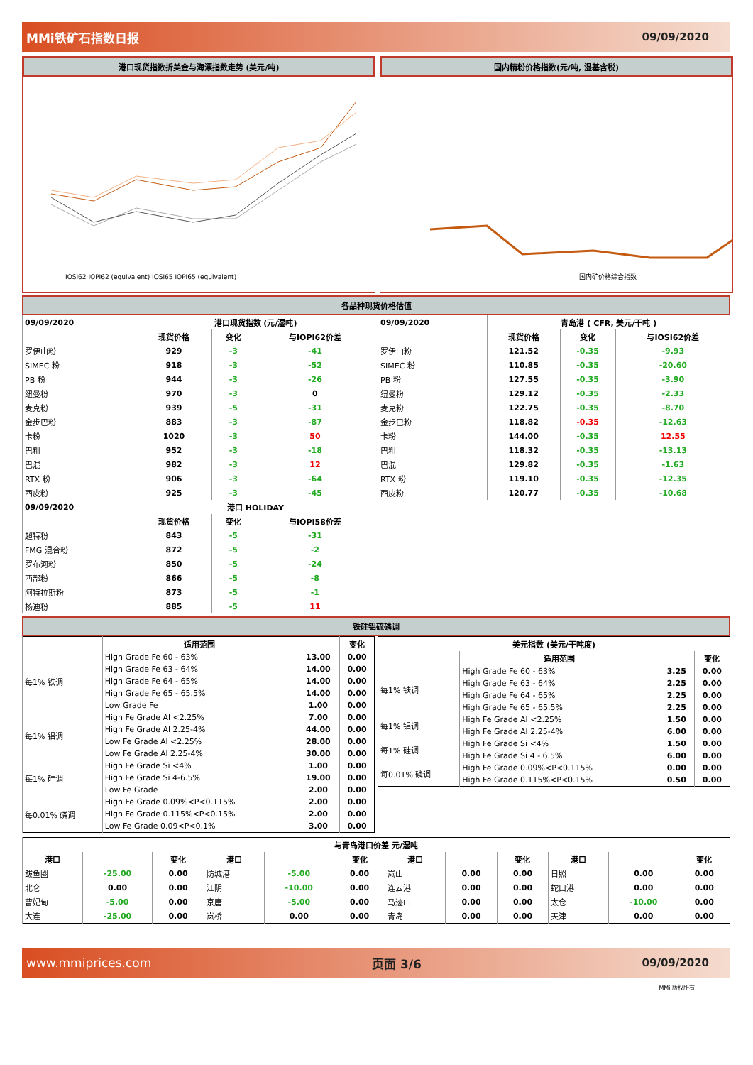MMi铁矿石指数日报 09/09/2020
港口现货指数折美金与海漂指数走势 (美元/吨)
IOSI62 IOPI62 (equivalent) IOSI65 IOPI65 (equivalent)
国内精粉价格指数(元/吨, 湿基含税)
国内矿价格综合指数
各品种现货价格估值
| 09/09/2020 | 港口现货指数 (元/湿吨) | | |
| --- | --- | --- | --- |
| | 现货价格 | 变化 | 与IOPI62价差 |
| 罗伊山粉 | 929 | -3 | -41 |
| SIMEC 粉 | 918 | -3 | -52 |
| PB 粉 | 944 | -3 | -26 |
| 纽曼粉 | 970 | -3 | 0 |
| 麦克粉 | 939 | -5 | -31 |
| 金步巴粉 | 883 | -3 | -87 |
| 卡粉 | 1020 | -3 | 50 |
| 巴粗 | 952 | -3 | -18 |
| 巴混 | 982 | -3 | 12 |
| RTX 粉 | 906 | -3 | -64 |
| 西皮粉 | 925 | -3 | -45 |
| 09/09/2020 | 港口 HOLIDAY | | |
| | 现货价格 | 变化 | 与IOPI58价差 |
| 超特粉 | 843 | -5 | -31 |
| FMG 混合粉 | 872 | -5 | -2 |
| 罗布河粉 | 850 | -5 | -24 |
| 西部粉 | 866 | -5 | -8 |
| 阿特拉斯粉 | 873 | -5 | -1 |
| 杨迪粉 | 885 | -5 | 11 |
| 09/09/2020 | 青岛港 ( CFR, 美元/干吨 ) | | |
| --- | --- | --- | --- |
| | 现货价格 | 变化 | 与IOSI62价差 |
| 罗伊山粉 | 121.52 | -0.35 | -9.93 |
| SIMEC 粉 | 110.85 | -0.35 | -20.60 |
| PB 粉 | 127.55 | -0.35 | -3.90 |
| 纽曼粉 | 129.12 | -0.35 | -2.33 |
| 麦克粉 | 122.75 | -0.35 | -8.70 |
| 金步巴粉 | 118.82 | -0.35 | -12.63 |
| 卡粉 | 144.00 | -0.35 | 12.55 |
| 巴粗 | 118.32 | -0.35 | -13.13 |
| 巴混 | 129.82 | -0.35 | -1.63 |
| RTX 粉 | 119.10 | -0.35 | -12.35 |
| 西皮粉 | 120.77 | -0.35 | -10.68 |
铁硅铝硫磷调
| | 适用范围 | | 变化 |
| --- | --- | --- | --- |
| 每1% 铁调 | High Grade Fe 60 - 63% | 13.00 | 0.00 |
| | High Grade Fe 63 - 64% | 14.00 | 0.00 |
| | High Grade Fe 64 - 65% | 14.00 | 0.00 |
| | High Grade Fe 65 - 65.5% | 14.00 | 0.00 |
| | Low Grade Fe | 1.00 | 0.00 |
| 每1% 铝调 | High Fe Grade Al <2.25% | 7.00 | 0.00 |
| | High Fe Grade Al 2.25-4% | 44.00 | 0.00 |
| | Low Fe Grade Al <2.25% | 28.00 | 0.00 |
| | Low Fe Grade Al 2.25-4% | 30.00 | 0.00 |
| 每1% 硅调 | High Fe Grade Si <4% | 1.00 | 0.00 |
| | High Fe Grade Si 4-6.5% | 19.00 | 0.00 |
| | Low Fe Grade | 2.00 | 0.00 |
| 每0.01% 磷调 | High Fe Grade 0.09%<P<0.115% | 2.00 | 0.00 |
| | High Fe Grade 0.115%<P<0.15% | 2.00 | 0.00 |
| | Low Fe Grade 0.09<P<0.1% | 3.00 | 0.00 |
| 美元指数 (美元/干吨度) | | | |
| --- | --- | --- | --- |
| | 适用范围 | | 变化 |
| 每1% 铁调 | High Grade Fe 60 - 63% | 3.25 | 0.00 |
| | High Grade Fe 63 - 64% | 2.25 | 0.00 |
| | High Grade Fe 64 - 65% | 2.25 | 0.00 |
| | High Grade Fe 65 - 65.5% | 2.25 | 0.00 |
| 每1% 铝调 | High Fe Grade Al <2.25% | 1.50 | 0.00 |
| | High Fe Grade Al 2.25-4% | 6.00 | 0.00 |
| 每1% 硅调 | High Fe Grade Si <4% | 1.50 | 0.00 |
| | High Fe Grade Si 4 - 6.5% | 6.00 | 0.00 |
| 每0.01% 磷调 | High Fe Grade 0.09%<P<0.115% | 0.00 | 0.00 |
| | High Fe Grade 0.115%<P<0.15% | 0.50 | 0.00 |
| 与青岛港口价差 元/湿吨 | | | | | | | | | | | |
| --- | --- | --- | --- | --- | --- | --- | --- | --- | --- | --- | --- |
| 港口 | | 变化 | 港口 | | 变化 | 港口 | | 变化 | 港口 | | 变化 |
| 鲅鱼圈 | -25.00 | 0.00 | 防城港 | -5.00 | 0.00 | 岚山 | 0.00 | 0.00 | 日照 | 0.00 | 0.00 |
| 北仑 | 0.00 | 0.00 | 江阴 | -10.00 | 0.00 | 连云港 | 0.00 | 0.00 | 蛇口港 | 0.00 | 0.00 |
| 曹妃甸 | -5.00 | 0.00 | 京唐 | -5.00 | 0.00 | 马迹山 | 0.00 | 0.00 | 太仓 | -10.00 | 0.00 |
| 大连 | -25.00 | 0.00 | 岚桥 | 0.00 | 0.00 | 青岛 | 0.00 | 0.00 | 天津 | 0.00 | 0.00 |
www.mmiprices.com 页面 3/6 09/09/2020
MMi 版权所有